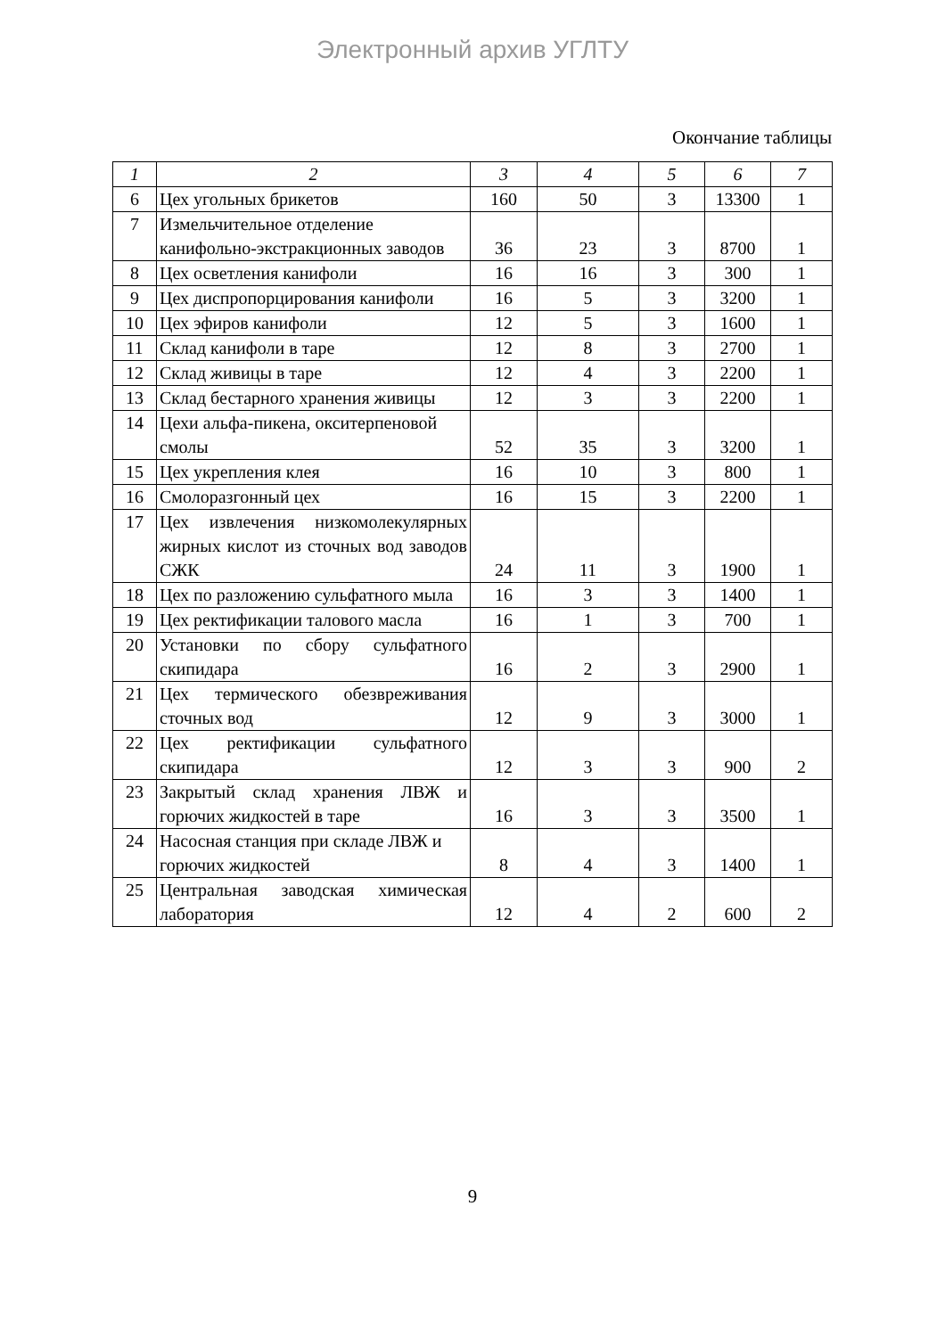Электронный архив УГЛТУ
Окончание таблицы
| 1 | 2 | 3 | 4 | 5 | 6 | 7 |
| --- | --- | --- | --- | --- | --- | --- |
| 6 | Цех угольных брикетов | 160 | 50 | 3 | 13300 | 1 |
| 7 | Измельчительное отделение канифольно-экстракционных заводов | 36 | 23 | 3 | 8700 | 1 |
| 8 | Цех осветления канифоли | 16 | 16 | 3 | 300 | 1 |
| 9 | Цех диспропорцирования канифоли | 16 | 5 | 3 | 3200 | 1 |
| 10 | Цех эфиров канифоли | 12 | 5 | 3 | 1600 | 1 |
| 11 | Склад канифоли в таре | 12 | 8 | 3 | 2700 | 1 |
| 12 | Склад живицы в таре | 12 | 4 | 3 | 2200 | 1 |
| 13 | Склад бестарного хранения живицы | 12 | 3 | 3 | 2200 | 1 |
| 14 | Цехи альфа-пикена, окситерпеновой смолы | 52 | 35 | 3 | 3200 | 1 |
| 15 | Цех укрепления клея | 16 | 10 | 3 | 800 | 1 |
| 16 | Смолоразгонный цех | 16 | 15 | 3 | 2200 | 1 |
| 17 | Цех извлечения низкомолекулярных жирных кислот из сточных вод заводов СЖК | 24 | 11 | 3 | 1900 | 1 |
| 18 | Цех по разложению сульфатного мыла | 16 | 3 | 3 | 1400 | 1 |
| 19 | Цех ректификации талового масла | 16 | 1 | 3 | 700 | 1 |
| 20 | Установки по сбору сульфатного скипидара | 16 | 2 | 3 | 2900 | 1 |
| 21 | Цех термического обезвреживания сточных вод | 12 | 9 | 3 | 3000 | 1 |
| 22 | Цех ректификации сульфатного скипидара | 12 | 3 | 3 | 900 | 2 |
| 23 | Закрытый склад хранения ЛВЖ и горючих жидкостей в таре | 16 | 3 | 3 | 3500 | 1 |
| 24 | Насосная станция при складе ЛВЖ и горючих жидкостей | 8 | 4 | 3 | 1400 | 1 |
| 25 | Центральная заводская химическая лаборатория | 12 | 4 | 2 | 600 | 2 |
9